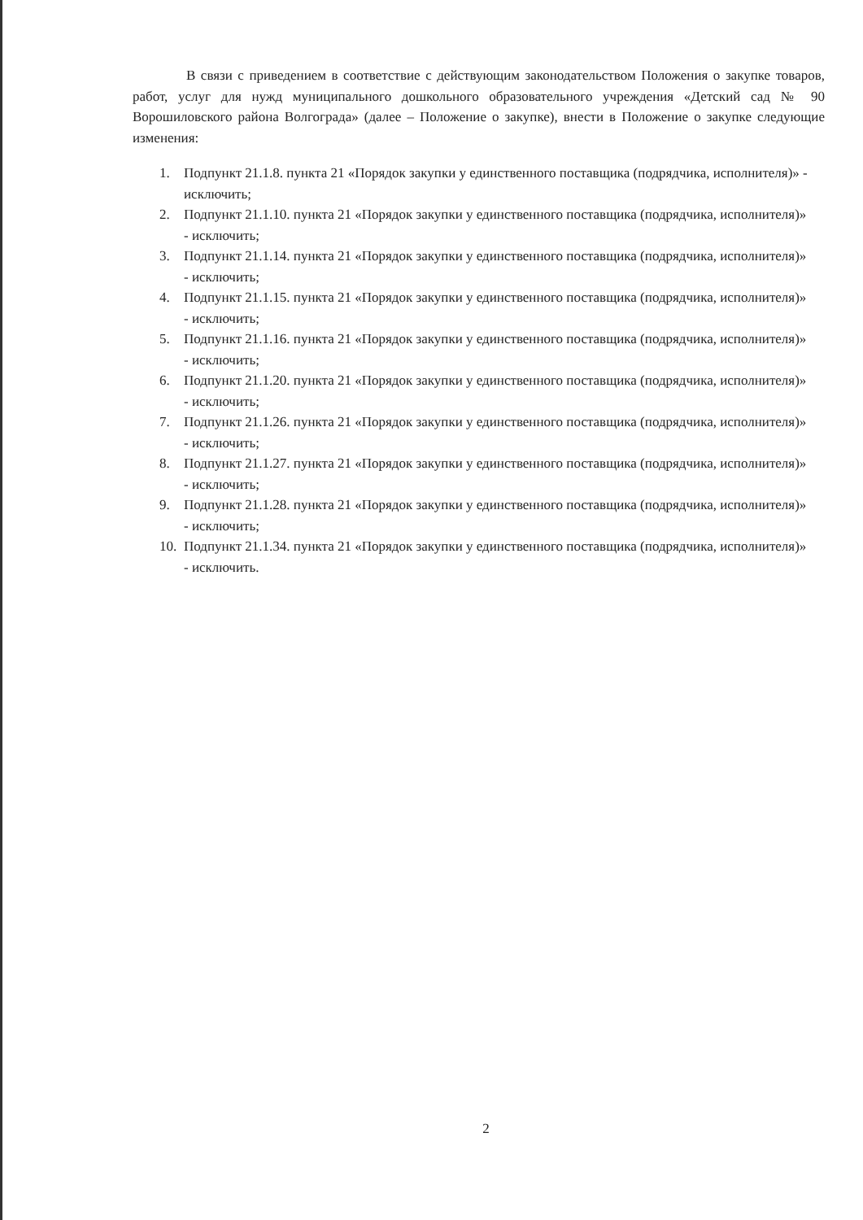В связи с приведением в соответствие с действующим законодательством Положения о закупке товаров, работ, услуг для нужд муниципального дошкольного образовательного учреждения «Детский сад № 90 Ворошиловского района Волгограда» (далее – Положение о закупке), внести в Положение о закупке следующие изменения:
1. Подпункт 21.1.8. пункта 21 «Порядок закупки у единственного поставщика (подрядчика, исполнителя)» - исключить;
2. Подпункт 21.1.10. пункта 21 «Порядок закупки у единственного поставщика (подрядчика, исполнителя)» - исключить;
3. Подпункт 21.1.14. пункта 21 «Порядок закупки у единственного поставщика (подрядчика, исполнителя)» - исключить;
4. Подпункт 21.1.15. пункта 21 «Порядок закупки у единственного поставщика (подрядчика, исполнителя)» - исключить;
5. Подпункт 21.1.16. пункта 21 «Порядок закупки у единственного поставщика (подрядчика, исполнителя)» - исключить;
6. Подпункт 21.1.20. пункта 21 «Порядок закупки у единственного поставщика (подрядчика, исполнителя)» - исключить;
7. Подпункт 21.1.26. пункта 21 «Порядок закупки у единственного поставщика (подрядчика, исполнителя)» - исключить;
8. Подпункт 21.1.27. пункта 21 «Порядок закупки у единственного поставщика (подрядчика, исполнителя)» - исключить;
9. Подпункт 21.1.28. пункта 21 «Порядок закупки у единственного поставщика (подрядчика, исполнителя)» - исключить;
10. Подпункт 21.1.34. пункта 21 «Порядок закупки у единственного поставщика (подрядчика, исполнителя)» - исключить.
2